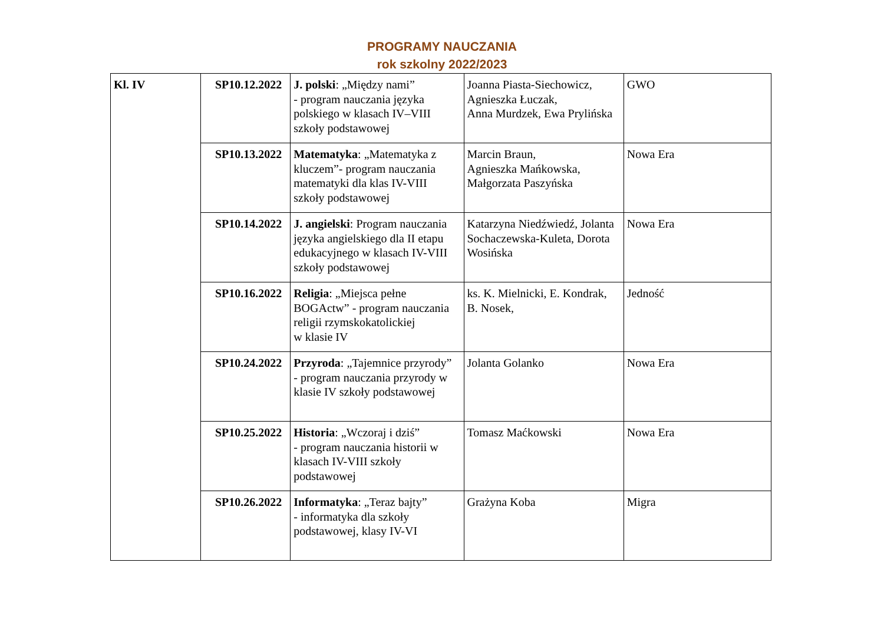PROGRAMY NAUCZANIA
rok szkolny 2022/2023
| Kl. IV | SP10.12.2022 | J. polski : „Między nami” - program nauczania języka polskiego w klasach IV–VIII szkoły podstawowej | Joanna Piasta-Siechowicz, Agnieszka Łuczak, Anna Murdzek, Ewa Prylińska | GWO |
| | SP10.13.2022 | Matematyka : „Matematyka z kluczem”- program nauczania matematyki dla klas IV-VIII szkoły podstawowej | Marcin Braun, Agnieszka Mańkowska, Małgorzata Paszyńska | Nowa Era |
| | SP10.14.2022 | J. angielski : Program nauczania języka angielskiego dla II etapu edukacyjnego w klasach IV-VIII szkoły podstawowej | Katarzyna Niedźwiedź, Jolanta Sochaczewska-Kuleta, Dorota Wosińska | Nowa Era |
| | SP10.16.2022 | Religia : „Miejsca pełne BOGActw” - program nauczania religii rzymskokatolickiej w klasie IV | ks. K. Mielnicki, E. Kondrak, B. Nosek, | Jedność |
| | SP10.24.2022 | Przyroda : „Tajemnice przyrody” - program nauczania przyrody w klasie IV szkoły podstawowej | Jolanta Golanko | Nowa Era |
| | SP10.25.2022 | Historia : „Wczoraj i dziś” - program nauczania historii w klasach IV-VIII szkoły podstawowej | Tomasz Maćkowski | Nowa Era |
| | SP10.26.2022 | Informatyka : „Teraz bajty” - informatyka dla szkoły podstawowej, klasy IV-VI | Grażyna Koba | Migra |